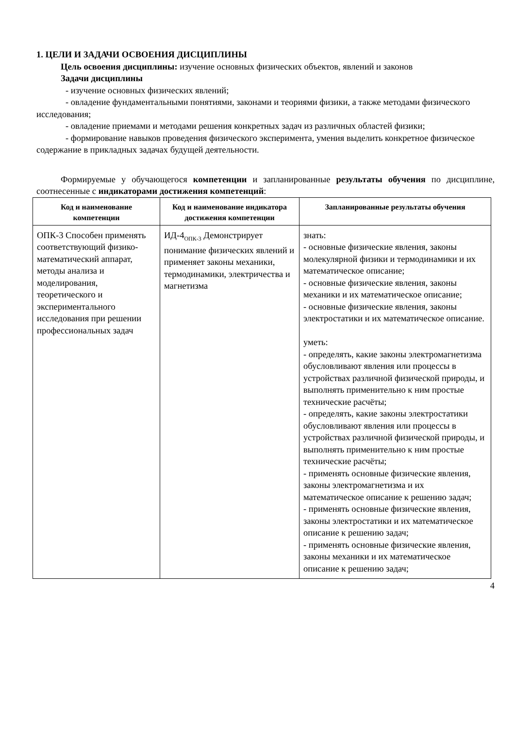1. ЦЕЛИ И ЗАДАЧИ ОСВОЕНИЯ ДИСЦИПЛИНЫ
Цель освоения дисциплины: изучение основных физических объектов, явлений и законов
Задачи дисциплины
- изучение основных физических явлений;
- овладение фундаментальными понятиями, законами и теориями физики, а также методами физического исследования;
- овладение приемами и методами решения конкретных задач из различных областей физики;
- формирование навыков проведения физического эксперимента, умения выделить конкретное физическое содержание в прикладных задачах будущей деятельности.
Формируемые у обучающегося компетенции и запланированные результаты обучения по дисциплине, соотнесенные с индикаторами достижения компетенций:
| Код и наименование компетенции | Код и наименование индикатора достижения компетенции | Запланированные результаты обучения |
| --- | --- | --- |
| ОПК-3 Способен применять соответствующий физико-математический аппарат, методы анализа и моделирования, теоретического и экспериментального исследования при решении профессиональных задач | ИД-4<sub>ОПК-3</sub> Демонстрирует понимание физических явлений и применяет законы механики, термодинамики, электричества и магнетизма | знать: - основные физические явления, законы молекулярной физики и термодинамики и их математическое описание; - основные физические явления, законы механики и их математическое описание; - основные физические явления, законы электростатики и их математическое описание. уметь: - определять, какие законы электромагнетизма обусловливают явления или процессы в устройствах различной физической природы, и выполнять применительно к ним простые технические расчёты; - определять, какие законы электростатики обусловливают явления или процессы в устройствах различной физической природы, и выполнять применительно к ним простые технические расчёты; - применять основные физические явления, законы электромагнетизма и их математическое описание к решению задач; - применять основные физические явления, законы электростатики и их математическое описание к решению задач; - применять основные физические явления, законы механики и их математическое описание к решению задач; |
4